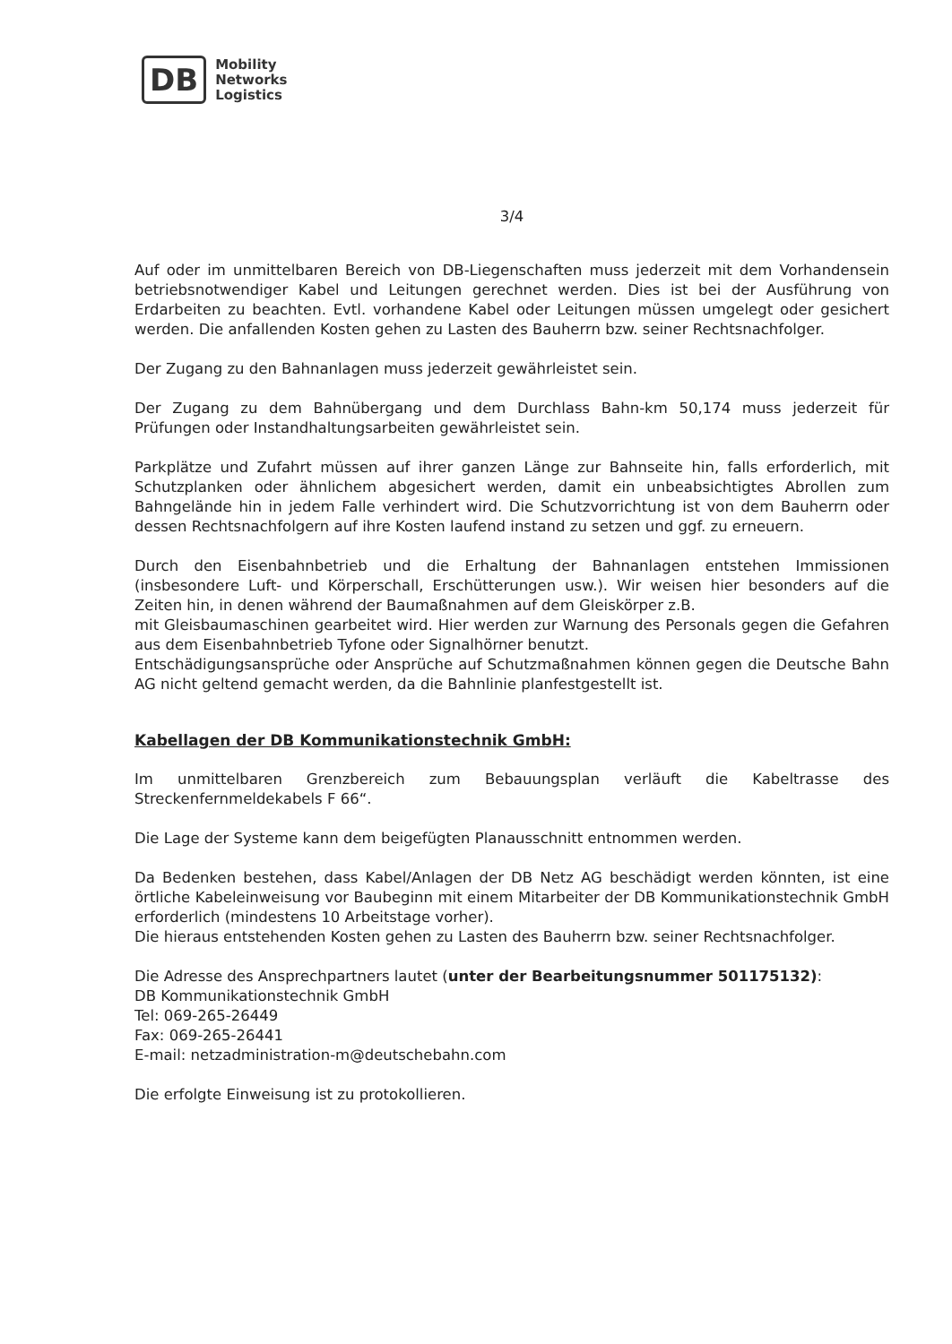DB
Mobility
Networks
Logistics
3/4
Auf oder im unmittelbaren Bereich von DB-Liegenschaften muss jederzeit mit dem Vorhandensein betriebsnotwendiger Kabel und Leitungen gerechnet werden. Dies ist bei der Ausführung von Erdarbeiten zu beachten. Evtl. vorhandene Kabel oder Leitungen müssen umgelegt oder gesichert werden. Die anfallenden Kosten gehen zu Lasten des Bauherrn bzw. seiner Rechtsnachfolger.
Der Zugang zu den Bahnanlagen muss jederzeit gewährleistet sein.
Der Zugang zu dem Bahnübergang und dem Durchlass Bahn-km 50,174 muss jederzeit für Prüfungen oder Instandhaltungsarbeiten gewährleistet sein.
Parkplätze und Zufahrt müssen auf ihrer ganzen Länge zur Bahnseite hin, falls erforderlich, mit Schutzplanken oder ähnlichem abgesichert werden, damit ein unbeabsichtigtes Abrollen zum Bahngelände hin in jedem Falle verhindert wird. Die Schutzvorrichtung ist von dem Bauherrn oder dessen Rechtsnachfolgern auf ihre Kosten laufend instand zu setzen und ggf. zu erneuern.
Durch den Eisenbahnbetrieb und die Erhaltung der Bahnanlagen entstehen Immissionen (insbesondere Luft- und Körperschall, Erschütterungen usw.). Wir weisen hier besonders auf die Zeiten hin, in denen während der Baumaßnahmen auf dem Gleiskörper z.B.
mit Gleisbaumaschinen gearbeitet wird. Hier werden zur Warnung des Personals gegen die Gefahren aus dem Eisenbahnbetrieb Tyfone oder Signalhörner benutzt.
Entschädigungsansprüche oder Ansprüche auf Schutzmaßnahmen können gegen die Deutsche Bahn AG nicht geltend gemacht werden, da die Bahnlinie planfestgestellt ist.
Kabellagen der DB Kommunikationstechnik GmbH:
Im unmittelbaren Grenzbereich zum Bebauungsplan verläuft die Kabeltrasse des Streckenfernmeldekabels F 66“.
Die Lage der Systeme kann dem beigefügten Planausschnitt entnommen werden.
Da Bedenken bestehen, dass Kabel/Anlagen der DB Netz AG beschädigt werden könnten, ist eine örtliche Kabeleinweisung vor Baubeginn mit einem Mitarbeiter der DB Kommunikationstechnik GmbH erforderlich (mindestens 10 Arbeitstage vorher).
Die hieraus entstehenden Kosten gehen zu Lasten des Bauherrn bzw. seiner Rechtsnachfolger.
Die Adresse des Ansprechpartners lautet (unter der Bearbeitungsnummer 501175132):
DB Kommunikationstechnik GmbH
Tel: 069-265-26449
Fax: 069-265-26441
E-mail: netzadministration-m@deutschebahn.com
Die erfolgte Einweisung ist zu protokollieren.